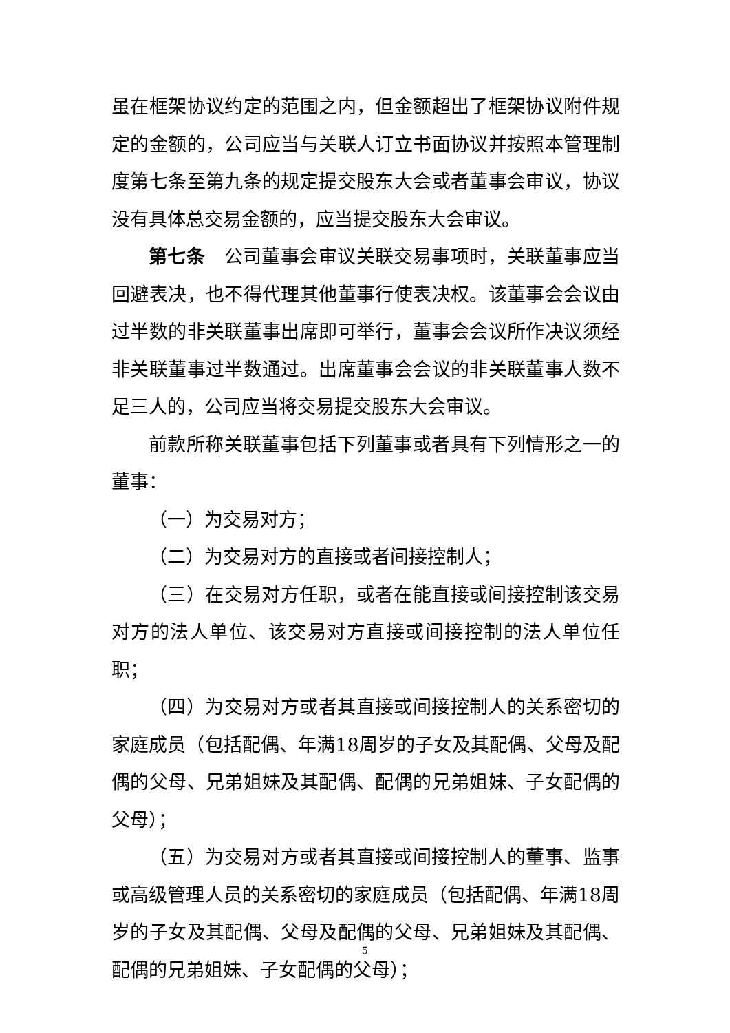虽在框架协议约定的范围之内，但金额超出了框架协议附件规定的金额的，公司应当与关联人订立书面协议并按照本管理制度第七条至第九条的规定提交股东大会或者董事会审议，协议没有具体总交易金额的，应当提交股东大会审议。
第七条　公司董事会审议关联交易事项时，关联董事应当回避表决，也不得代理其他董事行使表决权。该董事会会议由过半数的非关联董事出席即可举行，董事会会议所作决议须经非关联董事过半数通过。出席董事会会议的非关联董事人数不足三人的，公司应当将交易提交股东大会审议。
前款所称关联董事包括下列董事或者具有下列情形之一的董事：
（一）为交易对方；
（二）为交易对方的直接或者间接控制人；
（三）在交易对方任职，或者在能直接或间接控制该交易对方的法人单位、该交易对方直接或间接控制的法人单位任职；
（四）为交易对方或者其直接或间接控制人的关系密切的家庭成员（包括配偶、年满18周岁的子女及其配偶、父母及配偶的父母、兄弟姐妹及其配偶、配偶的兄弟姐妹、子女配偶的父母）；
（五）为交易对方或者其直接或间接控制人的董事、监事或高级管理人员的关系密切的家庭成员（包括配偶、年满18周岁的子女及其配偶、父母及配偶的父母、兄弟姐妹及其配偶、配偶的兄弟姐妹、子女配偶的父母）；
5